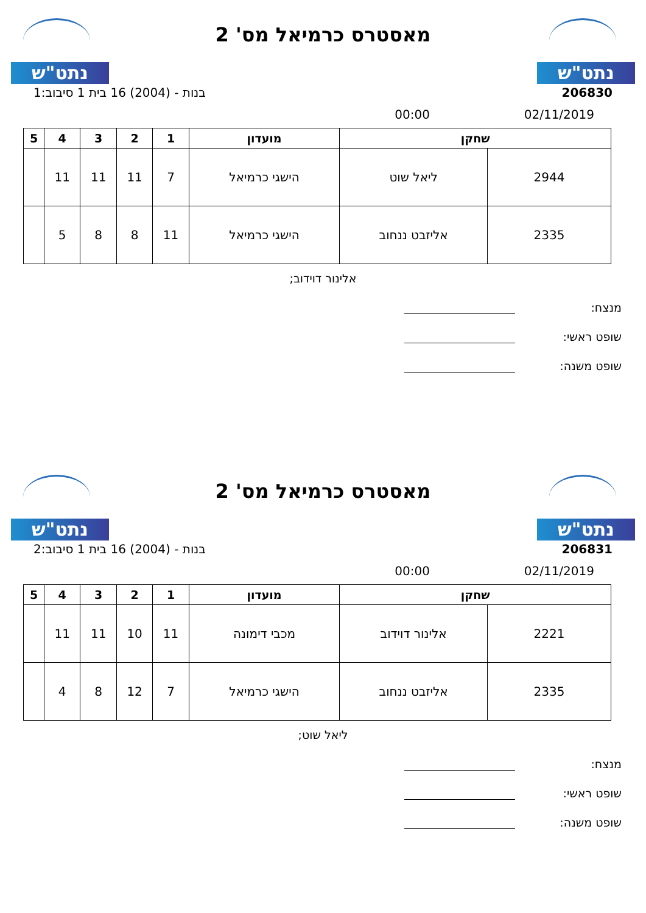נתט"ש
מאסטרס כרמיאל מס' 2
נתט"ש
206830 בנות - (2004) 16 בית 1 סיבוב:1
02/11/2019 00:00
| שחקן | | מועדון | 1 | 2 | 3 | 4 | 5 |
| --- | --- | --- | --- | --- | --- | --- | --- |
| 2944 | ליאל שוט | הישגי כרמיאל | 7 | 11 | 11 | 11 | |
| 2335 | אליזבט ננחוב | הישגי כרמיאל | 11 | 8 | 8 | 5 | |
אלינור דוידוב;
מנצח:
שופט ראשי:
שופט משנה:
נתט"ש
מאסטרס כרמיאל מס' 2
נתט"ש
206831 בנות - (2004) 16 בית 1 סיבוב:2
02/11/2019 00:00
| שחקן | | מועדון | 1 | 2 | 3 | 4 | 5 |
| --- | --- | --- | --- | --- | --- | --- | --- |
| 2221 | אלינור דוידוב | מכבי דימונה | 11 | 10 | 11 | 11 | |
| 2335 | אליזבט ננחוב | הישגי כרמיאל | 7 | 12 | 8 | 4 | |
ליאל שוט;
מנצח:
שופט ראשי:
שופט משנה: